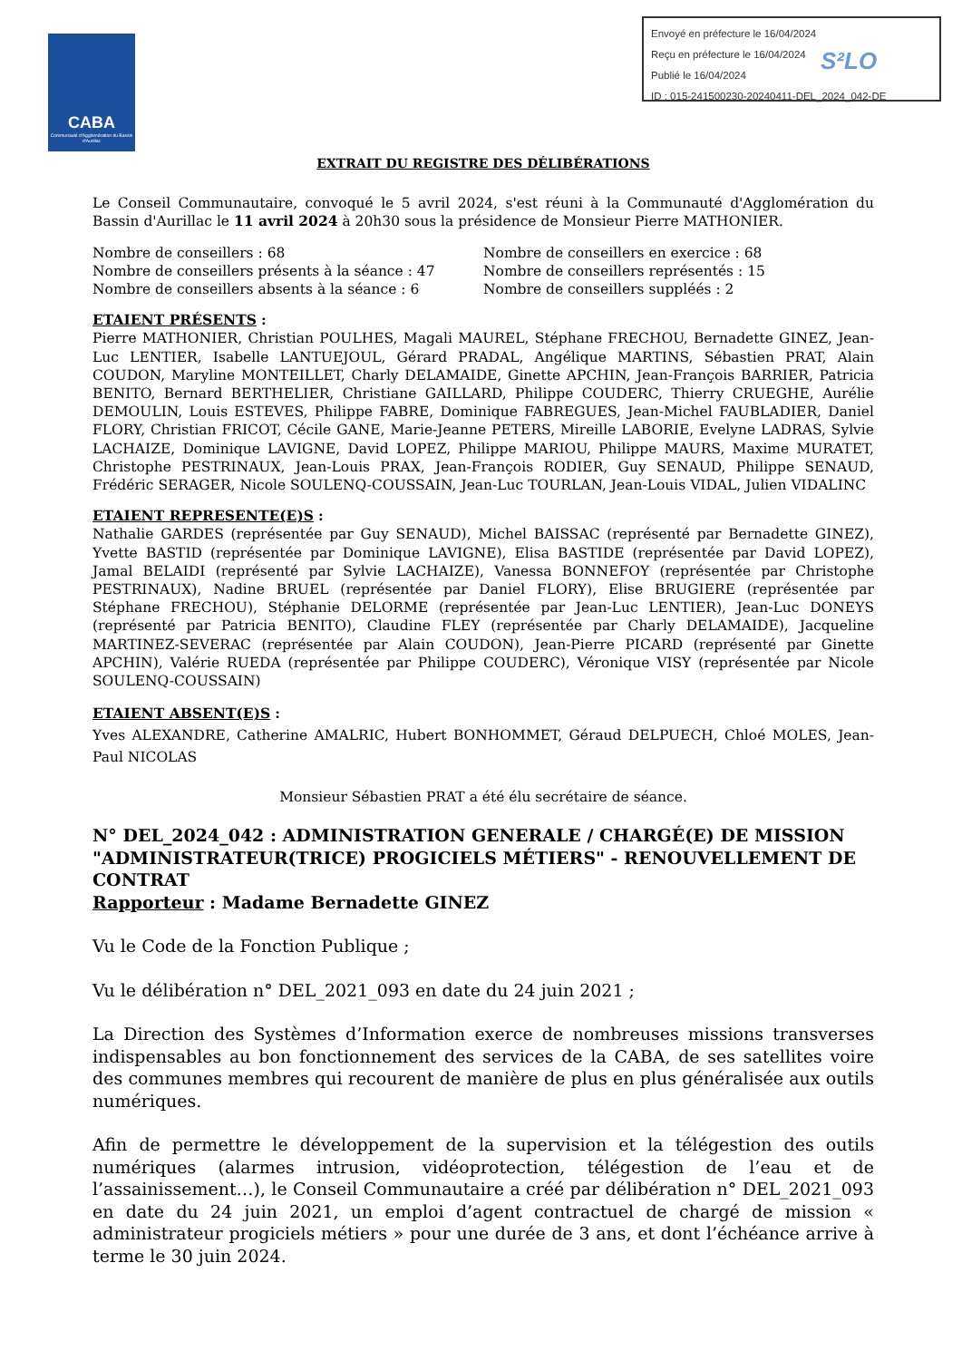CABA
Communauté d'Agglomération du Bassin d'Aurillac
Envoyé en préfecture le 16/04/2024
Reçu en préfecture le 16/04/2024
Publié le 16/04/2024
ID : 015-241500230-20240411-DEL_2024_042-DE
S²LO
EXTRAIT DU REGISTRE DES DÉLIBÉRATIONS
Le Conseil Communautaire, convoqué le 5 avril 2024, s'est réuni à la Communauté d'Agglomération du Bassin d'Aurillac le 11 avril 2024 à 20h30 sous la présidence de Monsieur Pierre MATHONIER.
Nombre de conseillers : 68
Nombre de conseillers présents à la séance : 47
Nombre de conseillers absents à la séance : 6
Nombre de conseillers en exercice : 68
Nombre de conseillers représentés : 15
Nombre de conseillers suppléés : 2
ETAIENT PRÉSENTS :
Pierre MATHONIER, Christian POULHES, Magali MAUREL, Stéphane FRECHOU, Bernadette GINEZ, Jean-Luc LENTIER, Isabelle LANTUEJOUL, Gérard PRADAL, Angélique MARTINS, Sébastien PRAT, Alain COUDON, Maryline MONTEILLET, Charly DELAMAIDE, Ginette APCHIN, Jean-François BARRIER, Patricia BENITO, Bernard BERTHELIER, Christiane GAILLARD, Philippe COUDERC, Thierry CRUEGHE, Aurélie DEMOULIN, Louis ESTEVES, Philippe FABRE, Dominique FABREGUES, Jean-Michel FAUBLADIER, Daniel FLORY, Christian FRICOT, Cécile GANE, Marie-Jeanne PETERS, Mireille LABORIE, Evelyne LADRAS, Sylvie LACHAIZE, Dominique LAVIGNE, David LOPEZ, Philippe MARIOU, Philippe MAURS, Maxime MURATET, Christophe PESTRINAUX, Jean-Louis PRAX, Jean-François RODIER, Guy SENAUD, Philippe SENAUD, Frédéric SERAGER, Nicole SOULENQ-COUSSAIN, Jean-Luc TOURLAN, Jean-Louis VIDAL, Julien VIDALINC
ETAIENT REPRESENTE(E)S :
Nathalie GARDES (représentée par Guy SENAUD), Michel BAISSAC (représenté par Bernadette GINEZ), Yvette BASTID (représentée par Dominique LAVIGNE), Elisa BASTIDE (représentée par David LOPEZ), Jamal BELAIDI (représenté par Sylvie LACHAIZE), Vanessa BONNEFOY (représentée par Christophe PESTRINAUX), Nadine BRUEL (représentée par Daniel FLORY), Elise BRUGIERE (représentée par Stéphane FRECHOU), Stéphanie DELORME (représentée par Jean-Luc LENTIER), Jean-Luc DONEYS (représenté par Patricia BENITO), Claudine FLEY (représentée par Charly DELAMAIDE), Jacqueline MARTINEZ-SEVERAC (représentée par Alain COUDON), Jean-Pierre PICARD (représenté par Ginette APCHIN), Valérie RUEDA (représentée par Philippe COUDERC), Véronique VISY (représentée par Nicole SOULENQ-COUSSAIN)
ETAIENT ABSENT(E)S :
Yves ALEXANDRE, Catherine AMALRIC, Hubert BONHOMMET, Géraud DELPUECH, Chloé MOLES, Jean-Paul NICOLAS
Monsieur Sébastien PRAT a été élu secrétaire de séance.
N° DEL_2024_042 : ADMINISTRATION GENERALE / CHARGÉ(E) DE MISSION "ADMINISTRATEUR(TRICE) PROGICIELS MÉTIERS" - RENOUVELLEMENT DE CONTRAT
Rapporteur : Madame Bernadette GINEZ
Vu le Code de la Fonction Publique ;
Vu le délibération n° DEL_2021_093 en date du 24 juin 2021 ;
La Direction des Systèmes d’Information exerce de nombreuses missions transverses indispensables au bon fonctionnement des services de la CABA, de ses satellites voire des communes membres qui recourent de manière de plus en plus généralisée aux outils numériques.
Afin de permettre le développement de la supervision et la télégestion des outils numériques (alarmes intrusion, vidéoprotection, télégestion de l’eau et de l’assainissement…), le Conseil Communautaire a créé par délibération n° DEL_2021_093 en date du 24 juin 2021, un emploi d’agent contractuel de chargé de mission « administrateur progiciels métiers » pour une durée de 3 ans, et dont l’échéance arrive à terme le 30 juin 2024.